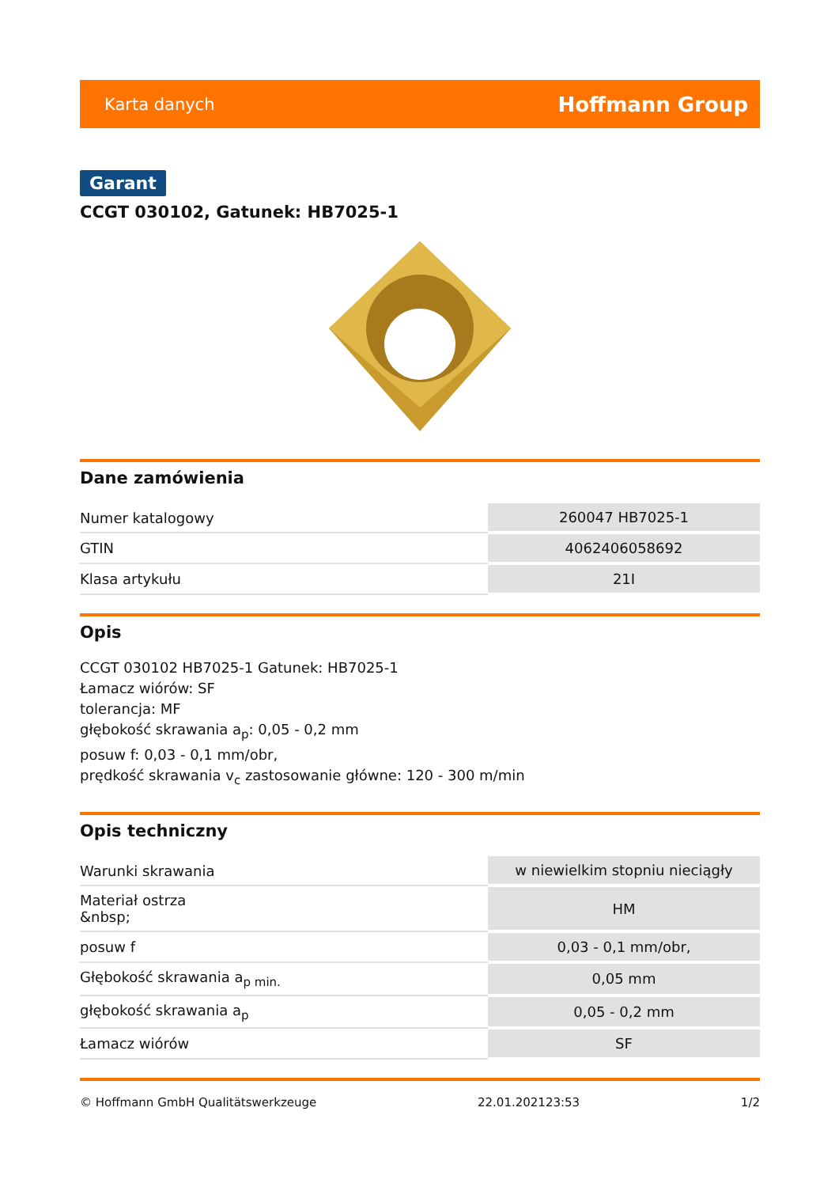Karta danych Hoffmann Group
Garant
CCGT 030102, Gatunek: HB7025-1
Dane zamówienia
| Numer katalogowy | 260047 HB7025-1 |
| GTIN | 4062406058692 |
| Klasa artykułu | 21I |
Opis
CCGT 030102 HB7025-1 Gatunek: HB7025-1
Łamacz wiórów: SF
tolerancja: MF
głębokość skrawania a<sub>p</sub>: 0,05 - 0,2 mm
posuw f: 0,03 - 0,1 mm/obr,
prędkość skrawania v<sub>c</sub> zastosowanie główne: 120 - 300 m/min
Opis techniczny
| Warunki skrawania | w niewielkim stopniu nieciągły |
| Materiał ostrza &nbsp; | HM |
| posuw f | 0,03 - 0,1 mm/obr, |
| Głębokość skrawania a<sub>p min.</sub> | 0,05 mm |
| głębokość skrawania a<sub>p</sub> | 0,05 - 0,2 mm |
| Łamacz wiórów | SF |
© Hoffmann GmbH Qualitätswerkzeuge 22.01.202123:53 1/2